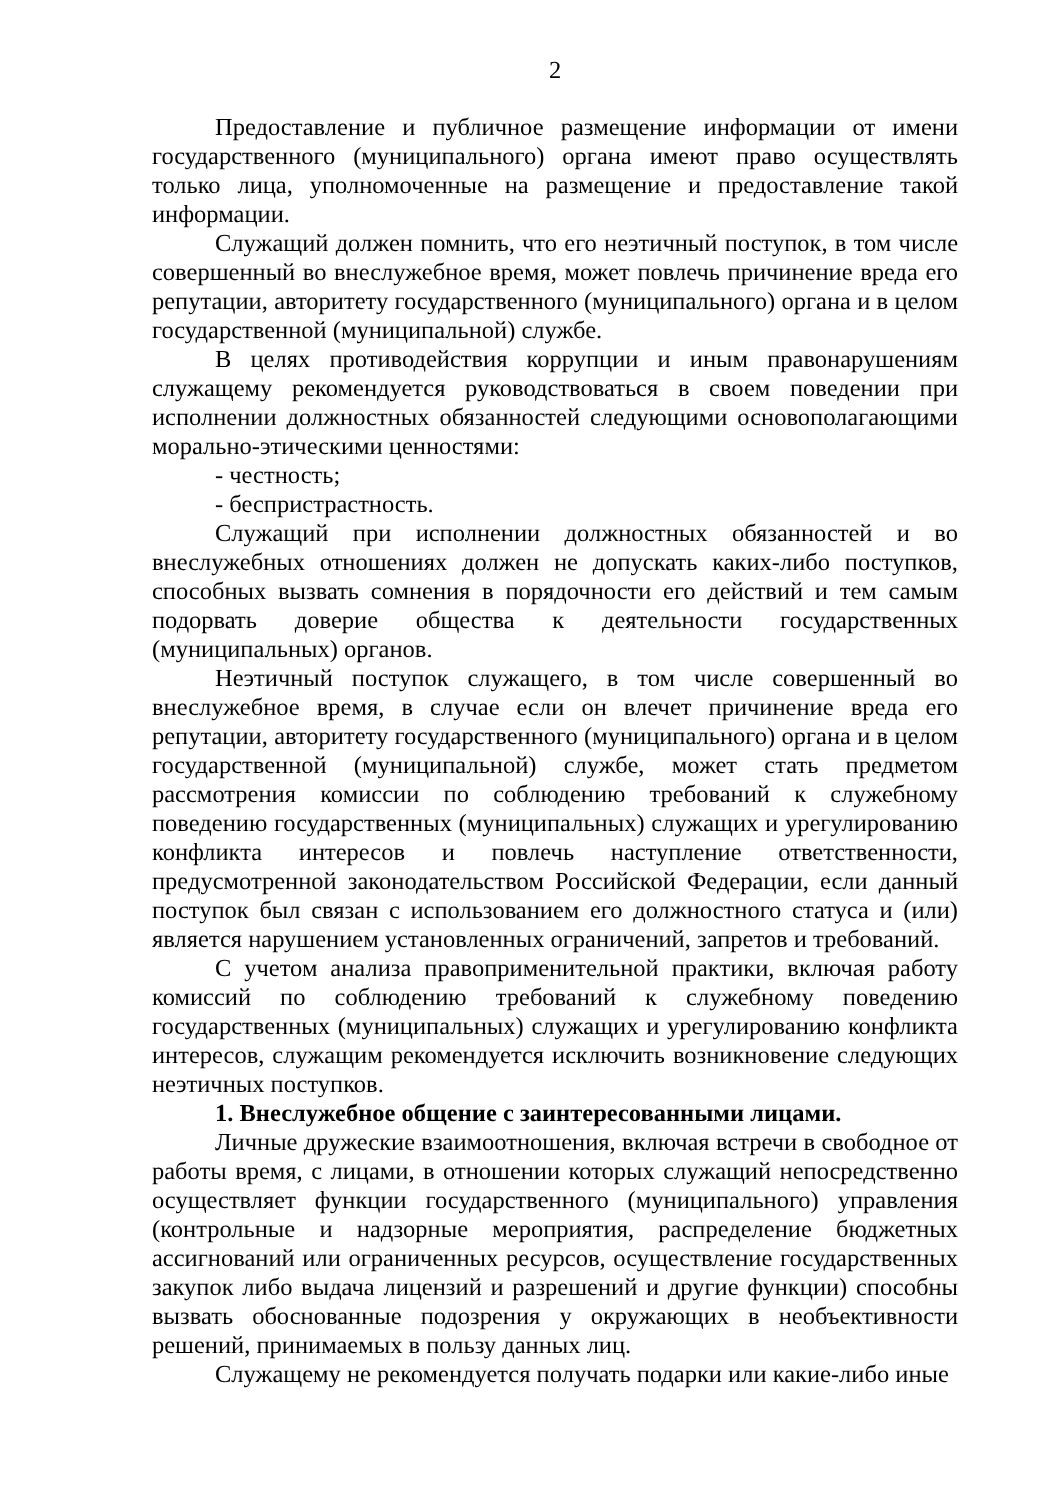2
Предоставление и публичное размещение информации от имени государственного (муниципального) органа имеют право осуществлять только лица, уполномоченные на размещение и предоставление такой информации.
Служащий должен помнить, что его неэтичный поступок, в том числе совершенный во внеслужебное время, может повлечь причинение вреда его репутации, авторитету государственного (муниципального) органа и в целом государственной (муниципальной) службе.
В целях противодействия коррупции и иным правонарушениям служащему рекомендуется руководствоваться в своем поведении при исполнении должностных обязанностей следующими основополагающими морально-этическими ценностями:
- честность;
- беспристрастность.
Служащий при исполнении должностных обязанностей и во внеслужебных отношениях должен не допускать каких-либо поступков, способных вызвать сомнения в порядочности его действий и тем самым подорвать доверие общества к деятельности государственных (муниципальных) органов.
Неэтичный поступок служащего, в том числе совершенный во внеслужебное время, в случае если он влечет причинение вреда его репутации, авторитету государственного (муниципального) органа и в целом государственной (муниципальной) службе, может стать предметом рассмотрения комиссии по соблюдению требований к служебному поведению государственных (муниципальных) служащих и урегулированию конфликта интересов и повлечь наступление ответственности, предусмотренной законодательством Российской Федерации, если данный поступок был связан с использованием его должностного статуса и (или) является нарушением установленных ограничений, запретов и требований.
С учетом анализа правоприменительной практики, включая работу комиссий по соблюдению требований к служебному поведению государственных (муниципальных) служащих и урегулированию конфликта интересов, служащим рекомендуется исключить возникновение следующих неэтичных поступков.
1. Внеслужебное общение с заинтересованными лицами.
Личные дружеские взаимоотношения, включая встречи в свободное от работы время, с лицами, в отношении которых служащий непосредственно осуществляет функции государственного (муниципального) управления (контрольные и надзорные мероприятия, распределение бюджетных ассигнований или ограниченных ресурсов, осуществление государственных закупок либо выдача лицензий и разрешений и другие функции) способны вызвать обоснованные подозрения у окружающих в необъективности решений, принимаемых в пользу данных лиц.
Служащему не рекомендуется получать подарки или какие-либо иные